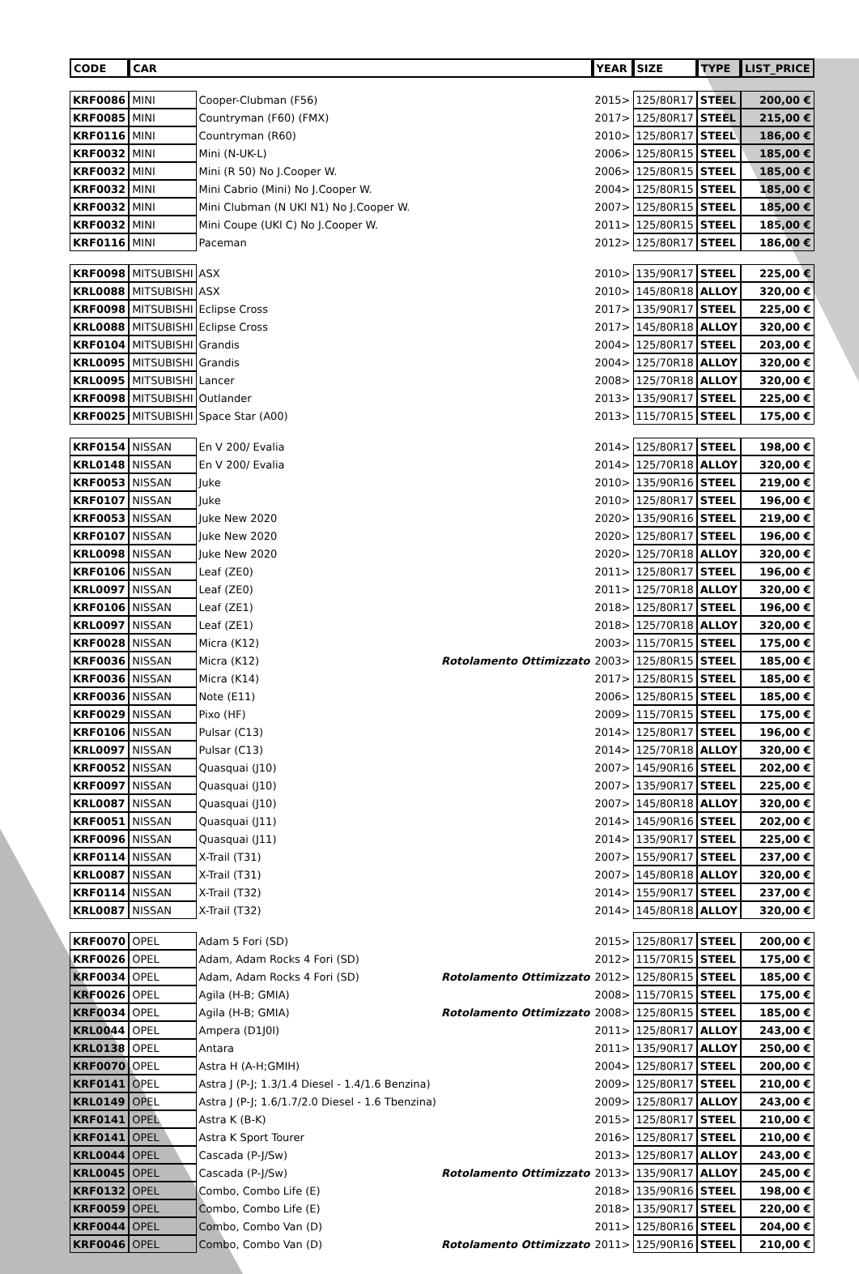| CODE | CAR | | | YEAR | SIZE | TYPE | LIST_PRICE |
| --- | --- | --- | --- | --- | --- | --- | --- |
| KRF0086 | MINI | Cooper-Clubman (F56) | | 2015> | 125/80R17 | STEEL | 200,00 € |
| KRF0085 | MINI | Countryman (F60) (FMX) | | 2017> | 125/80R17 | STEEL | 215,00 € |
| KRF0116 | MINI | Countryman (R60) | | 2010> | 125/80R17 | STEEL | 186,00 € |
| KRF0032 | MINI | Mini (N-UK-L) | | 2006> | 125/80R15 | STEEL | 185,00 € |
| KRF0032 | MINI | Mini (R 50) No J.Cooper W. | | 2006> | 125/80R15 | STEEL | 185,00 € |
| KRF0032 | MINI | Mini Cabrio (Mini) No J.Cooper W. | | 2004> | 125/80R15 | STEEL | 185,00 € |
| KRF0032 | MINI | Mini Clubman (N UKl N1) No J.Cooper W. | | 2007> | 125/80R15 | STEEL | 185,00 € |
| KRF0032 | MINI | Mini Coupe (UKl C) No J.Cooper W. | | 2011> | 125/80R15 | STEEL | 185,00 € |
| KRF0116 | MINI | Paceman | | 2012> | 125/80R17 | STEEL | 186,00 € |
| KRF0098 | MITSUBISHI | ASX | | 2010> | 135/90R17 | STEEL | 225,00 € |
| KRL0088 | MITSUBISHI | ASX | | 2010> | 145/80R18 | ALLOY | 320,00 € |
| KRF0098 | MITSUBISHI | Eclipse Cross | | 2017> | 135/90R17 | STEEL | 225,00 € |
| KRL0088 | MITSUBISHI | Eclipse Cross | | 2017> | 145/80R18 | ALLOY | 320,00 € |
| KRF0104 | MITSUBISHI | Grandis | | 2004> | 125/80R17 | STEEL | 203,00 € |
| KRL0095 | MITSUBISHI | Grandis | | 2004> | 125/70R18 | ALLOY | 320,00 € |
| KRL0095 | MITSUBISHI | Lancer | | 2008> | 125/70R18 | ALLOY | 320,00 € |
| KRF0098 | MITSUBISHI | Outlander | | 2013> | 135/90R17 | STEEL | 225,00 € |
| KRF0025 | MITSUBISHI | Space Star (A00) | | 2013> | 115/70R15 | STEEL | 175,00 € |
| KRF0154 | NISSAN | En V 200/ Evalia | | 2014> | 125/80R17 | STEEL | 198,00 € |
| KRL0148 | NISSAN | En V 200/ Evalia | | 2014> | 125/70R18 | ALLOY | 320,00 € |
| KRF0053 | NISSAN | Juke | | 2010> | 135/90R16 | STEEL | 219,00 € |
| KRF0107 | NISSAN | Juke | | 2010> | 125/80R17 | STEEL | 196,00 € |
| KRF0053 | NISSAN | Juke New 2020 | | 2020> | 135/90R16 | STEEL | 219,00 € |
| KRF0107 | NISSAN | Juke New 2020 | | 2020> | 125/80R17 | STEEL | 196,00 € |
| KRL0098 | NISSAN | Juke New 2020 | | 2020> | 125/70R18 | ALLOY | 320,00 € |
| KRF0106 | NISSAN | Leaf (ZE0) | | 2011> | 125/80R17 | STEEL | 196,00 € |
| KRL0097 | NISSAN | Leaf (ZE0) | | 2011> | 125/70R18 | ALLOY | 320,00 € |
| KRF0106 | NISSAN | Leaf (ZE1) | | 2018> | 125/80R17 | STEEL | 196,00 € |
| KRL0097 | NISSAN | Leaf (ZE1) | | 2018> | 125/70R18 | ALLOY | 320,00 € |
| KRF0028 | NISSAN | Micra (K12) | | 2003> | 115/70R15 | STEEL | 175,00 € |
| KRF0036 | NISSAN | Micra (K12) | Rotolamento Ottimizzato | 2003> | 125/80R15 | STEEL | 185,00 € |
| KRF0036 | NISSAN | Micra (K14) | | 2017> | 125/80R15 | STEEL | 185,00 € |
| KRF0036 | NISSAN | Note (E11) | | 2006> | 125/80R15 | STEEL | 185,00 € |
| KRF0029 | NISSAN | Pixo (HF) | | 2009> | 115/70R15 | STEEL | 175,00 € |
| KRF0106 | NISSAN | Pulsar (C13) | | 2014> | 125/80R17 | STEEL | 196,00 € |
| KRL0097 | NISSAN | Pulsar (C13) | | 2014> | 125/70R18 | ALLOY | 320,00 € |
| KRF0052 | NISSAN | Quasquai (J10) | | 2007> | 145/90R16 | STEEL | 202,00 € |
| KRF0097 | NISSAN | Quasquai (J10) | | 2007> | 135/90R17 | STEEL | 225,00 € |
| KRL0087 | NISSAN | Quasquai (J10) | | 2007> | 145/80R18 | ALLOY | 320,00 € |
| KRF0051 | NISSAN | Quasquai (J11) | | 2014> | 145/90R16 | STEEL | 202,00 € |
| KRF0096 | NISSAN | Quasquai (J11) | | 2014> | 135/90R17 | STEEL | 225,00 € |
| KRF0114 | NISSAN | X-Trail (T31) | | 2007> | 155/90R17 | STEEL | 237,00 € |
| KRL0087 | NISSAN | X-Trail (T31) | | 2007> | 145/80R18 | ALLOY | 320,00 € |
| KRF0114 | NISSAN | X-Trail (T32) | | 2014> | 155/90R17 | STEEL | 237,00 € |
| KRL0087 | NISSAN | X-Trail (T32) | | 2014> | 145/80R18 | ALLOY | 320,00 € |
| KRF0070 | OPEL | Adam 5 Fori (SD) | | 2015> | 125/80R17 | STEEL | 200,00 € |
| KRF0026 | OPEL | Adam, Adam Rocks 4 Fori (SD) | | 2012> | 115/70R15 | STEEL | 175,00 € |
| KRF0034 | OPEL | Adam, Adam Rocks 4 Fori (SD) | Rotolamento Ottimizzato | 2012> | 125/80R15 | STEEL | 185,00 € |
| KRF0026 | OPEL | Agila (H-B; GMIA) | | 2008> | 115/70R15 | STEEL | 175,00 € |
| KRF0034 | OPEL | Agila (H-B; GMIA) | Rotolamento Ottimizzato | 2008> | 125/80R15 | STEEL | 185,00 € |
| KRL0044 | OPEL | Ampera (D1J0I) | | 2011> | 125/80R17 | ALLOY | 243,00 € |
| KRL0138 | OPEL | Antara | | 2011> | 135/90R17 | ALLOY | 250,00 € |
| KRF0070 | OPEL | Astra H (A-H;GMIH) | | 2004> | 125/80R17 | STEEL | 200,00 € |
| KRF0141 | OPEL | Astra J (P-J; 1.3/1.4 Diesel - 1.4/1.6 Benzina) | | 2009> | 125/80R17 | STEEL | 210,00 € |
| KRL0149 | OPEL | Astra J (P-J; 1.6/1.7/2.0 Diesel - 1.6 Tbenzina) | | 2009> | 125/80R17 | ALLOY | 243,00 € |
| KRF0141 | OPEL | Astra K (B-K) | | 2015> | 125/80R17 | STEEL | 210,00 € |
| KRF0141 | OPEL | Astra K Sport Tourer | | 2016> | 125/80R17 | STEEL | 210,00 € |
| KRL0044 | OPEL | Cascada (P-J/Sw) | | 2013> | 125/80R17 | ALLOY | 243,00 € |
| KRL0045 | OPEL | Cascada (P-J/Sw) | Rotolamento Ottimizzato | 2013> | 135/90R17 | ALLOY | 245,00 € |
| KRF0132 | OPEL | Combo, Combo Life (E) | | 2018> | 135/90R16 | STEEL | 198,00 € |
| KRF0059 | OPEL | Combo, Combo Life (E) | | 2018> | 135/90R17 | STEEL | 220,00 € |
| KRF0044 | OPEL | Combo, Combo Van (D) | | 2011> | 125/80R16 | STEEL | 204,00 € |
| KRF0046 | OPEL | Combo, Combo Van (D) | Rotolamento Ottimizzato | 2011> | 125/90R16 | STEEL | 210,00 € |